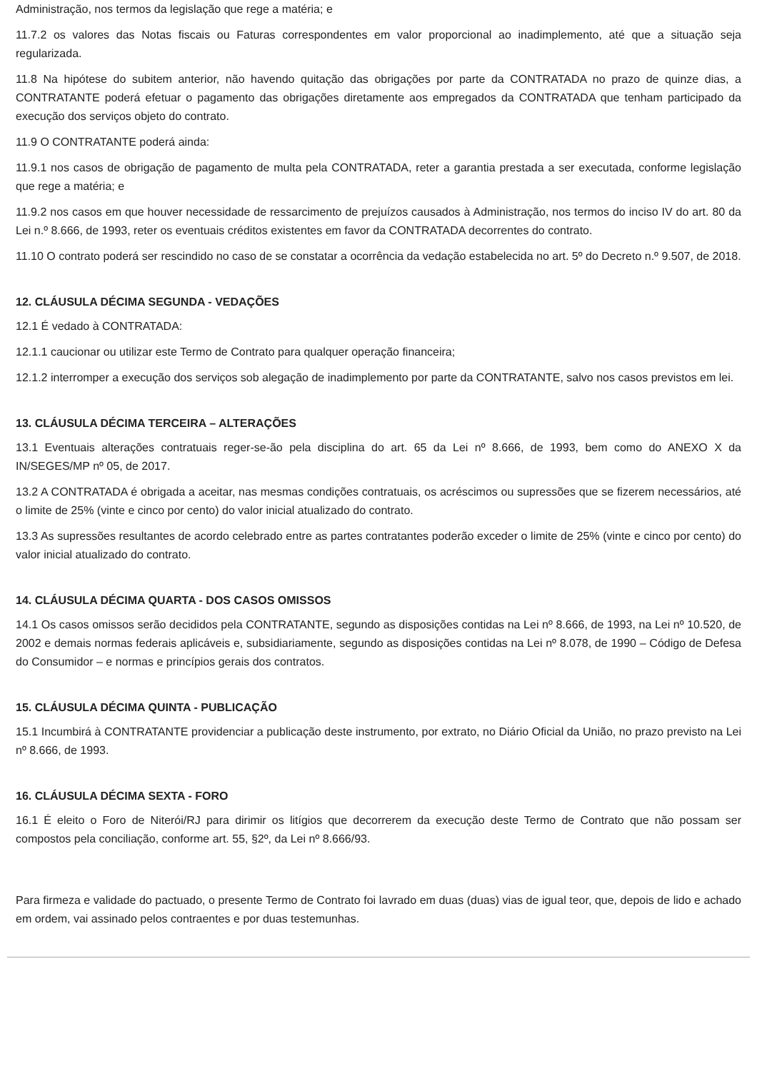Administração, nos termos da legislação que rege a matéria; e
11.7.2 os valores das Notas fiscais ou Faturas correspondentes em valor proporcional ao inadimplemento, até que a situação seja regularizada.
11.8 Na hipótese do subitem anterior, não havendo quitação das obrigações por parte da CONTRATADA no prazo de quinze dias, a CONTRATANTE poderá efetuar o pagamento das obrigações diretamente aos empregados da CONTRATADA que tenham participado da execução dos serviços objeto do contrato.
11.9 O CONTRATANTE poderá ainda:
11.9.1 nos casos de obrigação de pagamento de multa pela CONTRATADA, reter a garantia prestada a ser executada, conforme legislação que rege a matéria; e
11.9.2 nos casos em que houver necessidade de ressarcimento de prejuízos causados à Administração, nos termos do inciso IV do art. 80 da Lei n.º 8.666, de 1993, reter os eventuais créditos existentes em favor da CONTRATADA decorrentes do contrato.
11.10 O contrato poderá ser rescindido no caso de se constatar a ocorrência da vedação estabelecida no art. 5º do Decreto n.º 9.507, de 2018.
12. CLÁUSULA DÉCIMA SEGUNDA - VEDAÇÕES
12.1 É vedado à CONTRATADA:
12.1.1 caucionar ou utilizar este Termo de Contrato para qualquer operação financeira;
12.1.2 interromper a execução dos serviços sob alegação de inadimplemento por parte da CONTRATANTE, salvo nos casos previstos em lei.
13. CLÁUSULA DÉCIMA TERCEIRA – ALTERAÇÕES
13.1 Eventuais alterações contratuais reger-se-ão pela disciplina do art. 65 da Lei nº 8.666, de 1993, bem como do ANEXO X da IN/SEGES/MP nº 05, de 2017.
13.2 A CONTRATADA é obrigada a aceitar, nas mesmas condições contratuais, os acréscimos ou supressões que se fizerem necessários, até o limite de 25% (vinte e cinco por cento) do valor inicial atualizado do contrato.
13.3 As supressões resultantes de acordo celebrado entre as partes contratantes poderão exceder o limite de 25% (vinte e cinco por cento) do valor inicial atualizado do contrato.
14. CLÁUSULA DÉCIMA QUARTA - DOS CASOS OMISSOS
14.1 Os casos omissos serão decididos pela CONTRATANTE, segundo as disposições contidas na Lei nº 8.666, de 1993, na Lei nº 10.520, de 2002 e demais normas federais aplicáveis e, subsidiariamente, segundo as disposições contidas na Lei nº 8.078, de 1990 – Código de Defesa do Consumidor – e normas e princípios gerais dos contratos.
15. CLÁUSULA DÉCIMA QUINTA - PUBLICAÇÃO
15.1 Incumbirá à CONTRATANTE providenciar a publicação deste instrumento, por extrato, no Diário Oficial da União, no prazo previsto na Lei nº 8.666, de 1993.
16. CLÁUSULA DÉCIMA SEXTA - FORO
16.1 É eleito o Foro de Niterói/RJ para dirimir os litígios que decorrerem da execução deste Termo de Contrato que não possam ser compostos pela conciliação, conforme art. 55, §2º, da Lei nº 8.666/93.
Para firmeza e validade do pactuado, o presente Termo de Contrato foi lavrado em duas (duas) vias de igual teor, que, depois de lido e achado em ordem, vai assinado pelos contraentes e por duas testemunhas.